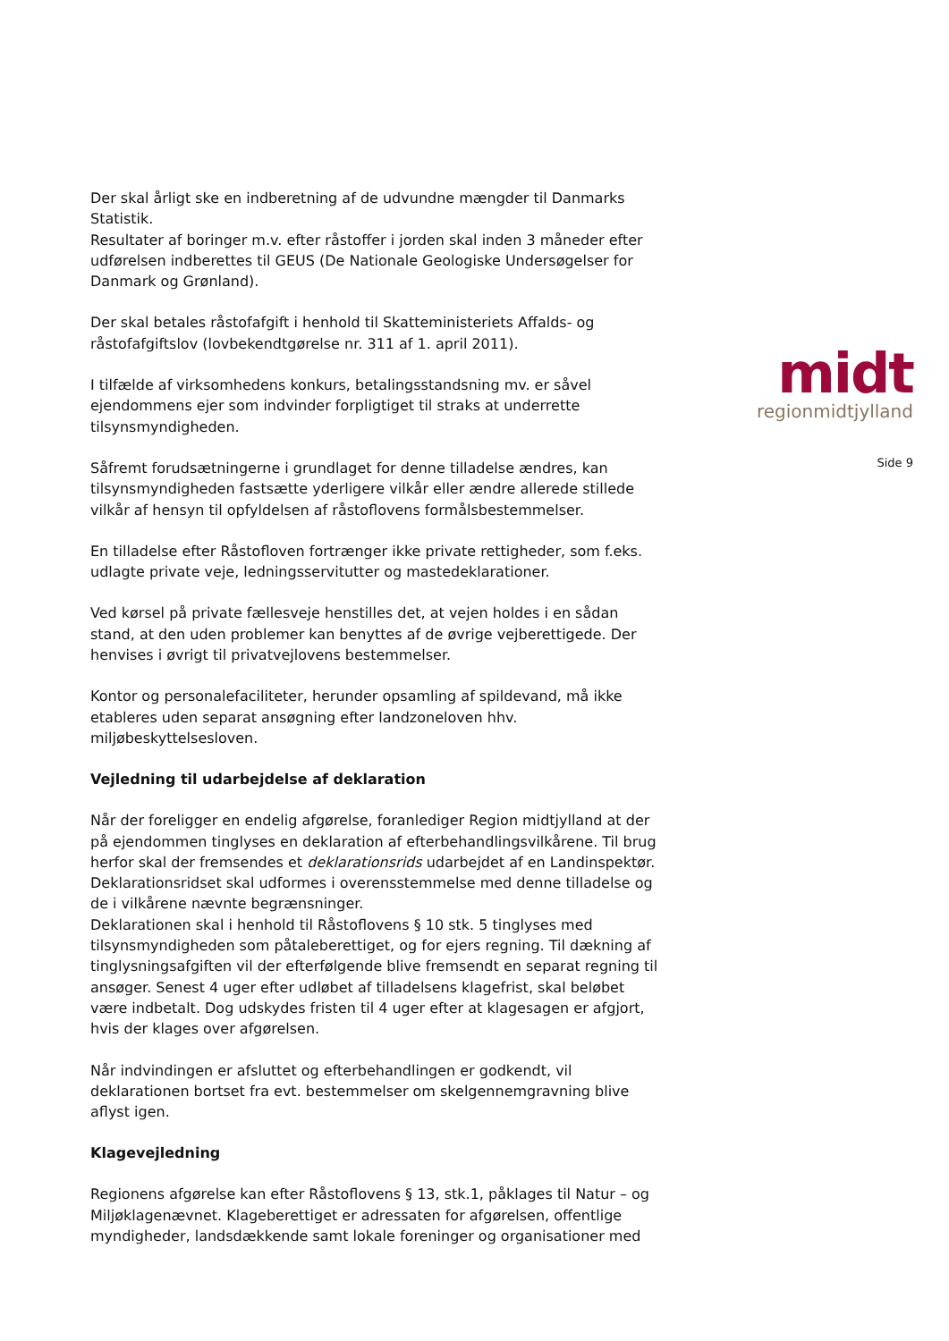Der skal årligt ske en indberetning af de udvundne mængder til Danmarks Statistik.
Resultater af boringer m.v. efter råstoffer i jorden skal inden 3 måneder efter udførelsen indberettes til GEUS (De Nationale Geologiske Undersøgelser for Danmark og Grønland).
Der skal betales råstofafgift i henhold til Skatteministeriets Affalds- og råstofafgiftslov (lovbekendtgørelse nr. 311 af 1. april 2011).
I tilfælde af virksomhedens konkurs, betalingsstandsning mv. er såvel ejendommens ejer som indvinder forpligtiget til straks at underrette tilsynsmyndigheden.
Såfremt forudsætningerne i grundlaget for denne tilladelse ændres, kan tilsynsmyndigheden fastsætte yderligere vilkår eller ændre allerede stillede vilkår af hensyn til opfyldelsen af råstoflovens formålsbestemmelser.
En tilladelse efter Råstofloven fortrænger ikke private rettigheder, som f.eks. udlagte private veje, ledningsservitutter og mastedeklarationer.
Ved kørsel på private fællesveje henstilles det, at vejen holdes i en sådan stand, at den uden problemer kan benyttes af de øvrige vejberettigede. Der henvises i øvrigt til privatvejlovens bestemmelser.
Kontor og personalefaciliteter, herunder opsamling af spildevand, må ikke etableres uden separat ansøgning efter landzoneloven hhv. miljøbeskyttelsesloven.
Vejledning til udarbejdelse af deklaration
Når der foreligger en endelig afgørelse, foranlediger Region midtjylland at der på ejendommen tinglyses en deklaration af efterbehandlingsvilkårene. Til brug herfor skal der fremsendes et deklarationsrids udarbejdet af en Landinspektør. Deklarationsridset skal udformes i overensstemmelse med denne tilladelse og de i vilkårene nævnte begrænsninger.
Deklarationen skal i henhold til Råstoflovens § 10 stk. 5 tinglyses med tilsynsmyndigheden som påtaleberettiget, og for ejers regning. Til dækning af tinglysningsafgiften vil der efterfølgende blive fremsendt en separat regning til ansøger. Senest 4 uger efter udløbet af tilladelsens klagefrist, skal beløbet være indbetalt. Dog udskydes fristen til 4 uger efter at klagesagen er afgjort, hvis der klages over afgørelsen.
Når indvindingen er afsluttet og efterbehandlingen er godkendt, vil deklarationen bortset fra evt. bestemmelser om skelgennemgravning blive aflyst igen.
Klagevejledning
Regionens afgørelse kan efter Råstoflovens § 13, stk.1, påklages til Natur – og Miljøklagenævnet. Klageberettiget er adressaten for afgørelsen, offentlige myndigheder, landsdækkende samt lokale foreninger og organisationer med
midt
regionmidtjylland
Side 9